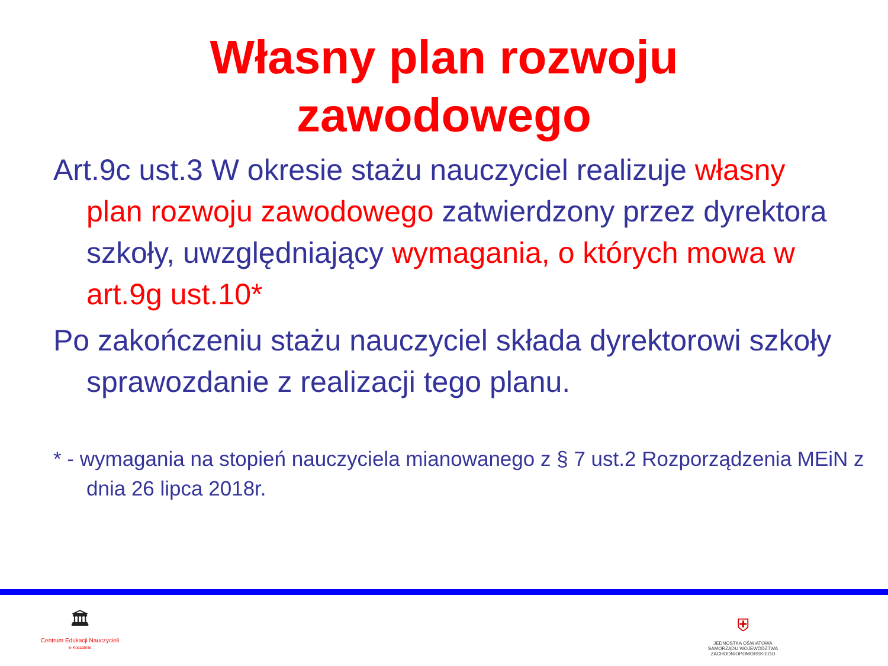Własny plan rozwoju
zawodowego
Art.9c ust.3 W okresie stażu nauczyciel realizuje własny plan rozwoju zawodowego zatwierdzony przez dyrektora szkoły, uwzględniający wymagania, o których mowa w art.9g ust.10*
Po zakończeniu stażu nauczyciel składa dyrektorowi szkoły sprawozdanie z realizacji tego planu.
* - wymagania na stopień nauczyciela mianowanego z § 7 ust.2 Rozporządzenia MEiN z dnia 26 lipca 2018r.
🏛
Centrum Edukacji Nauczycieli
w Koszalinie
⛨
JEDNOSTKA OŚWIATOWA SAMORZĄDU WOJEWÓDZTWA ZACHODNIOPOMORSKIEGO